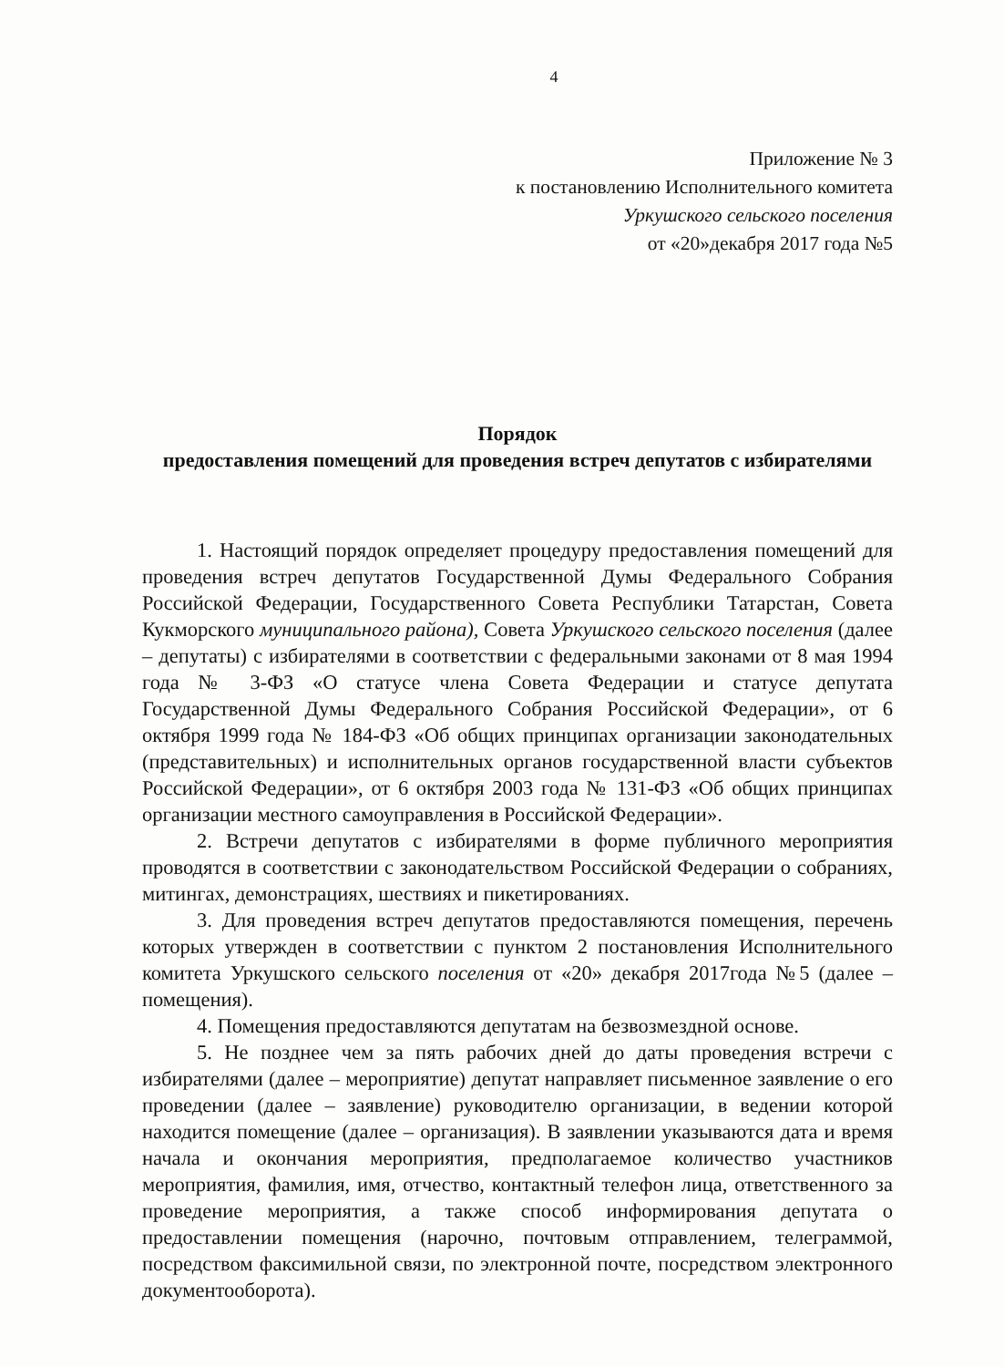4
Приложение № 3
к постановлению Исполнительного комитета
Уркушского сельского поселения
от «20»декабря 2017 года №5
Порядок
предоставления помещений для проведения встреч депутатов с избирателями
1. Настоящий порядок определяет процедуру предоставления помещений для проведения встреч депутатов Государственной Думы Федерального Собрания Российской Федерации, Государственного Совета Республики Татарстан, Совета Кукморского муниципального района), Совета Уркушского сельского поселения (далее – депутаты) с избирателями в соответствии с федеральными законами от 8 мая 1994 года № 3-ФЗ «О статусе члена Совета Федерации и статусе депутата Государственной Думы Федерального Собрания Российской Федерации», от 6 октября 1999 года № 184-ФЗ «Об общих принципах организации законодательных (представительных) и исполнительных органов государственной власти субъектов Российской Федерации», от 6 октября 2003 года № 131-ФЗ «Об общих принципах организации местного самоуправления в Российской Федерации».
2. Встречи депутатов с избирателями в форме публичного мероприятия проводятся в соответствии с законодательством Российской Федерации о собраниях, митингах, демонстрациях, шествиях и пикетированиях.
3. Для проведения встреч депутатов предоставляются помещения, перечень которых утвержден в соответствии с пунктом 2 постановления Исполнительного комитета Уркушского сельского поселения от «20» декабря 2017года №5 (далее – помещения).
4. Помещения предоставляются депутатам на безвозмездной основе.
5. Не позднее чем за пять рабочих дней до даты проведения встречи с избирателями (далее – мероприятие) депутат направляет письменное заявление о его проведении (далее – заявление) руководителю организации, в ведении которой находится помещение (далее – организация). В заявлении указываются дата и время начала и окончания мероприятия, предполагаемое количество участников мероприятия, фамилия, имя, отчество, контактный телефон лица, ответственного за проведение мероприятия, а также способ информирования депутата о предоставлении помещения (нарочно, почтовым отправлением, телеграммой, посредством факсимильной связи, по электронной почте, посредством электронного документооборота).